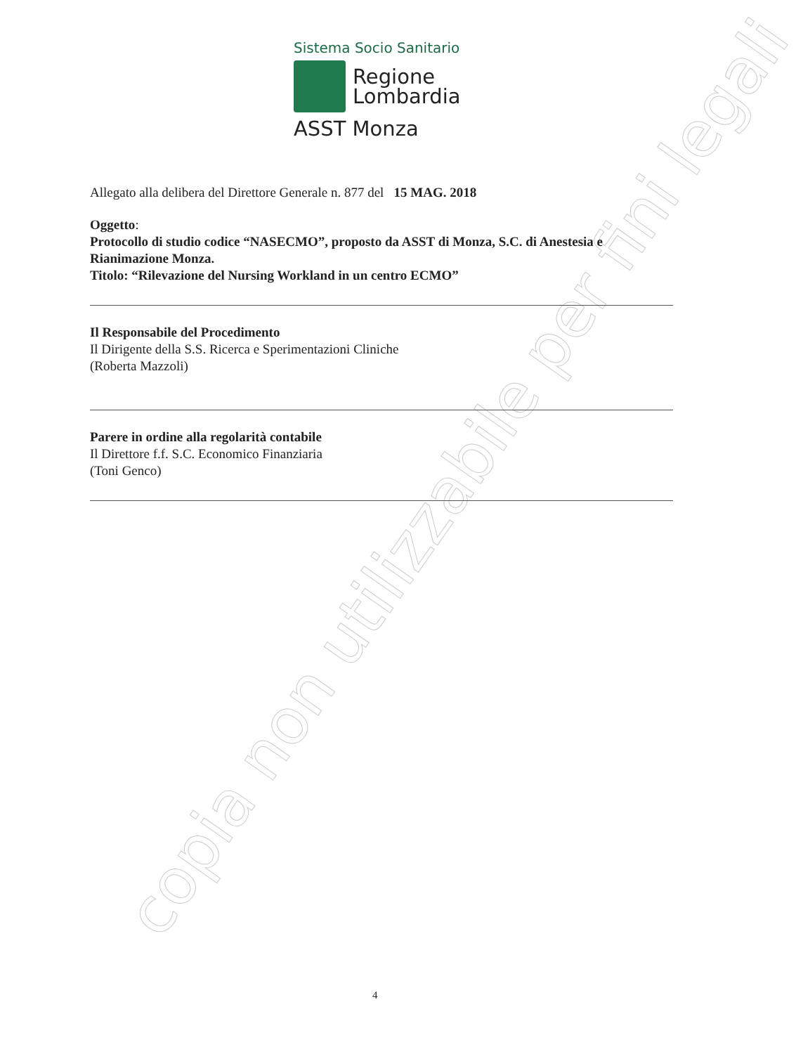copia non utilizzabile per fini legali
Sistema Socio Sanitario
Regione
Lombardia
ASST Monza
Allegato alla delibera del Direttore Generale n. 877 del 15 MAG. 2018
Oggetto:
Protocollo di studio codice “NASECMO”, proposto da ASST di Monza, S.C. di Anestesia e Rianimazione Monza.
Titolo: “Rilevazione del Nursing Workland in un centro ECMO”
Il Responsabile del Procedimento
Il Dirigente della S.S. Ricerca e Sperimentazioni Cliniche
(Roberta Mazzoli)
Parere in ordine alla regolarità contabile
Il Direttore f.f. S.C. Economico Finanziaria
(Toni Genco)
4